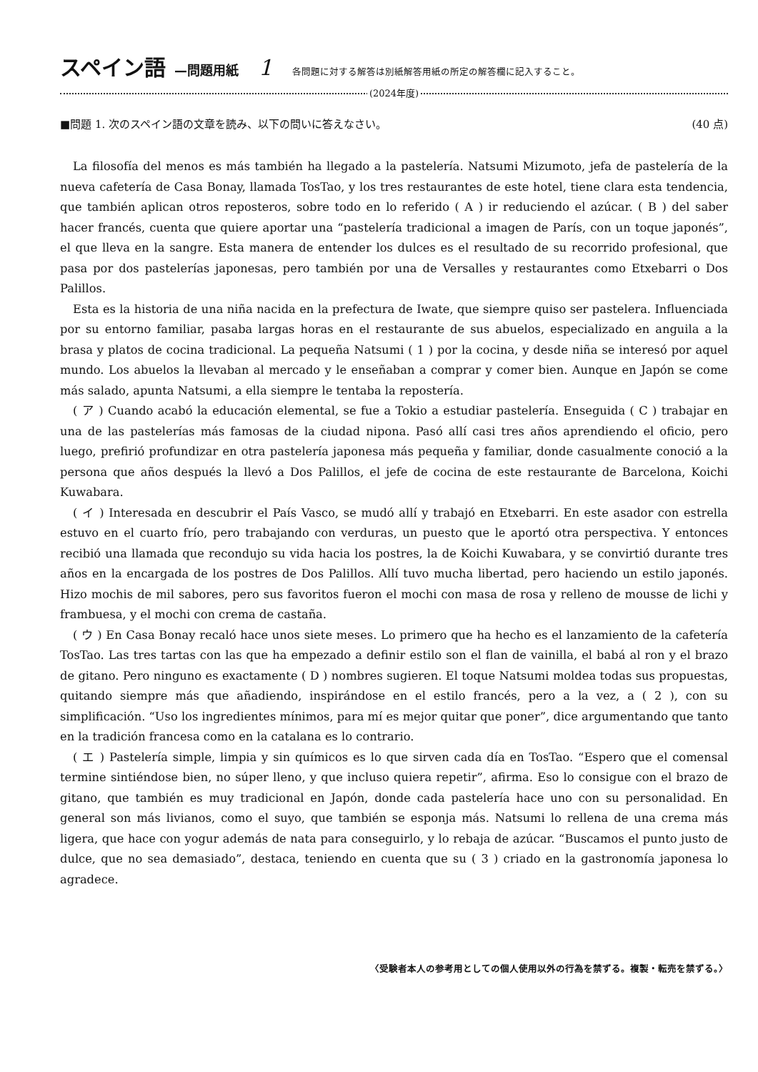スペイン語 —問題用紙 1 各問題に対する解答は別紙解答用紙の所定の解答欄に記入すること。
(2024年度)
■問題 1. 次のスペイン語の文章を読み、以下の問いに答えなさい。 (40 点)
La filosofía del menos es más también ha llegado a la pastelería. Natsumi Mizumoto, jefa de pastelería de la nueva cafetería de Casa Bonay, llamada TosTao, y los tres restaurantes de este hotel, tiene clara esta tendencia, que también aplican otros reposteros, sobre todo en lo referido ( A ) ir reduciendo el azúcar. ( B ) del saber hacer francés, cuenta que quiere aportar una “pastelería tradicional a imagen de París, con un toque japonés”, el que lleva en la sangre. Esta manera de entender los dulces es el resultado de su recorrido profesional, que pasa por dos pastelerías japonesas, pero también por una de Versalles y restaurantes como Etxebarri o Dos Palillos.
Esta es la historia de una niña nacida en la prefectura de Iwate, que siempre quiso ser pastelera. Influenciada por su entorno familiar, pasaba largas horas en el restaurante de sus abuelos, especializado en anguila a la brasa y platos de cocina tradicional. La pequeña Natsumi ( 1 ) por la cocina, y desde niña se interesó por aquel mundo. Los abuelos la llevaban al mercado y le enseñaban a comprar y comer bien. Aunque en Japón se come más salado, apunta Natsumi, a ella siempre le tentaba la repostería.
( ア ) Cuando acabó la educación elemental, se fue a Tokio a estudiar pastelería. Enseguida ( C ) trabajar en una de las pastelerías más famosas de la ciudad nipona. Pasó allí casi tres años aprendiendo el oficio, pero luego, prefirió profundizar en otra pastelería japonesa más pequeña y familiar, donde casualmente conoció a la persona que años después la llevó a Dos Palillos, el jefe de cocina de este restaurante de Barcelona, Koichi Kuwabara.
( イ ) Interesada en descubrir el País Vasco, se mudó allí y trabajó en Etxebarri. En este asador con estrella estuvo en el cuarto frío, pero trabajando con verduras, un puesto que le aportó otra perspectiva. Y entonces recibió una llamada que recondujo su vida hacia los postres, la de Koichi Kuwabara, y se convirtió durante tres años en la encargada de los postres de Dos Palillos. Allí tuvo mucha libertad, pero haciendo un estilo japonés. Hizo mochis de mil sabores, pero sus favoritos fueron el mochi con masa de rosa y relleno de mousse de lichi y frambuesa, y el mochi con crema de castaña.
( ウ ) En Casa Bonay recaló hace unos siete meses. Lo primero que ha hecho es el lanzamiento de la cafetería TosTao. Las tres tartas con las que ha empezado a definir estilo son el flan de vainilla, el babá al ron y el brazo de gitano. Pero ninguno es exactamente ( D ) nombres sugieren. El toque Natsumi moldea todas sus propuestas, quitando siempre más que añadiendo, inspirándose en el estilo francés, pero a la vez, a ( 2 ), con su simplificación. “Uso los ingredientes mínimos, para mí es mejor quitar que poner”, dice argumentando que tanto en la tradición francesa como en la catalana es lo contrario.
( エ ) Pastelería simple, limpia y sin químicos es lo que sirven cada día en TosTao. “Espero que el comensal termine sintiéndose bien, no súper lleno, y que incluso quiera repetir”, afirma. Eso lo consigue con el brazo de gitano, que también es muy tradicional en Japón, donde cada pastelería hace uno con su personalidad. En general son más livianos, como el suyo, que también se esponja más. Natsumi lo rellena de una crema más ligera, que hace con yogur además de nata para conseguirlo, y lo rebaja de azúcar. “Buscamos el punto justo de dulce, que no sea demasiado”, destaca, teniendo en cuenta que su ( 3 ) criado en la gastronomía japonesa lo agradece.
〈受験者本人の参考用としての個人使用以外の行為を禁ずる。複製・転売を禁ずる。〉